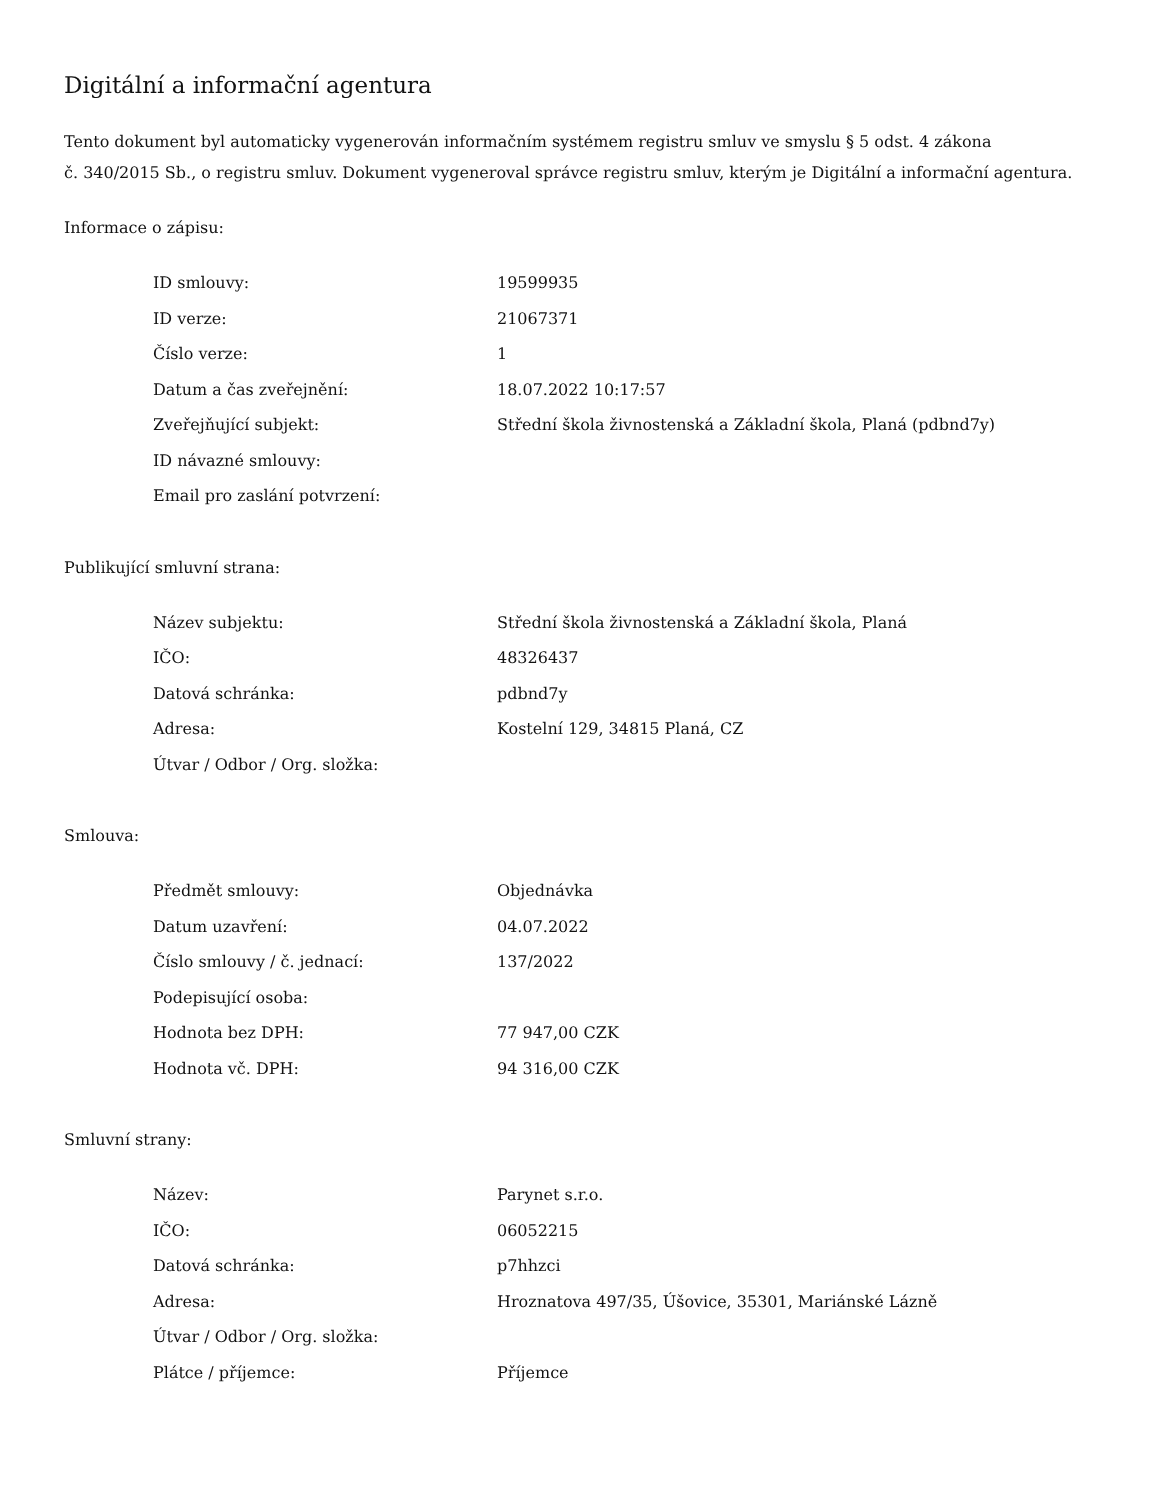Digitální a informační agentura
Tento dokument byl automaticky vygenerován informačním systémem registru smluv ve smyslu § 5 odst. 4 zákona
č. 340/2015 Sb., o registru smluv. Dokument vygeneroval správce registru smluv, kterým je Digitální a informační agentura.
Informace o zápisu:
| ID smlouvy: | 19599935 |
| ID verze: | 21067371 |
| Číslo verze: | 1 |
| Datum a čas zveřejnění: | 18.07.2022 10:17:57 |
| Zveřejňující subjekt: | Střední škola živnostenská a Základní škola, Planá (pdbnd7y) |
| ID návazné smlouvy: | |
| Email pro zaslání potvrzení: | |
Publikující smluvní strana:
| Název subjektu: | Střední škola živnostenská a Základní škola, Planá |
| IČO: | 48326437 |
| Datová schránka: | pdbnd7y |
| Adresa: | Kostelní 129, 34815 Planá, CZ |
| Útvar / Odbor / Org. složka: | |
Smlouva:
| Předmět smlouvy: | Objednávka |
| Datum uzavření: | 04.07.2022 |
| Číslo smlouvy / č. jednací: | 137/2022 |
| Podepisující osoba: | |
| Hodnota bez DPH: | 77 947,00 CZK |
| Hodnota vč. DPH: | 94 316,00 CZK |
Smluvní strany:
| Název: | Parynet s.r.o. |
| IČO: | 06052215 |
| Datová schránka: | p7hhzci |
| Adresa: | Hroznatova 497/35, Úšovice, 35301, Mariánské Lázně |
| Útvar / Odbor / Org. složka: | |
| Plátce / příjemce: | Příjemce |